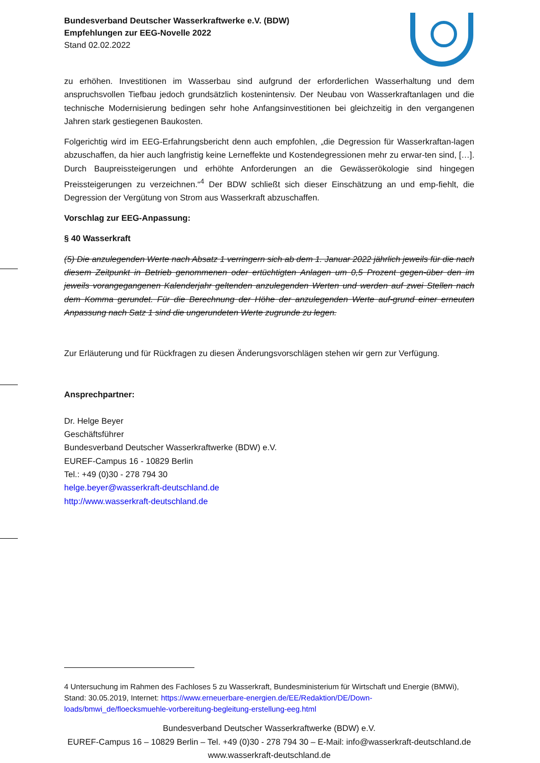Bundesverband Deutscher Wasserkraftwerke e.V. (BDW)
Empfehlungen zur EEG-Novelle 2022
Stand 02.02.2022
zu erhöhen. Investitionen im Wasserbau sind aufgrund der erforderlichen Wasserhaltung und dem anspruchsvollen Tiefbau jedoch grundsätzlich kostenintensiv. Der Neubau von Wasserkraftanlagen und die technische Modernisierung bedingen sehr hohe Anfangsinvestitionen bei gleichzeitig in den vergangenen Jahren stark gestiegenen Baukosten.
Folgerichtig wird im EEG-Erfahrungsbericht denn auch empfohlen, „die Degression für Wasserkraftan-lagen abzuschaffen, da hier auch langfristig keine Lerneffekte und Kostendegressionen mehr zu erwar-ten sind, […]. Durch Baupreissteigerungen und erhöhte Anforderungen an die Gewässerökologie sind hingegen Preissteigerungen zu verzeichnen.“<sup>4</sup> Der BDW schließt sich dieser Einschätzung an und emp-fiehlt, die Degression der Vergütung von Strom aus Wasserkraft abzuschaffen.
Vorschlag zur EEG-Anpassung:
§ 40 Wasserkraft
(5) Die anzulegenden Werte nach Absatz 1 verringern sich ab dem 1. Januar 2022 jährlich jeweils für die nach diesem Zeitpunkt in Betrieb genommenen oder ertüchtigten Anlagen um 0,5 Prozent gegen-über den im jeweils vorangegangenen Kalenderjahr geltenden anzulegenden Werten und werden auf zwei Stellen nach dem Komma gerundet. Für die Berechnung der Höhe der anzulegenden Werte auf-grund einer erneuten Anpassung nach Satz 1 sind die ungerundeten Werte zugrunde zu legen.
Zur Erläuterung und für Rückfragen zu diesen Änderungsvorschlägen stehen wir gern zur Verfügung.
Ansprechpartner:
Dr. Helge Beyer
Geschäftsführer
Bundesverband Deutscher Wasserkraftwerke (BDW) e.V.
EUREF-Campus 16 - 10829 Berlin
Tel.: +49 (0)30 - 278 794 30
helge.beyer@wasserkraft-deutschland.de
http://www.wasserkraft-deutschland.de
4 Untersuchung im Rahmen des Fachloses 5 zu Wasserkraft, Bundesministerium für Wirtschaft und Energie (BMWi), Stand: 30.05.2019, Internet: https://www.erneuerbare-energien.de/EE/Redaktion/DE/Down-loads/bmwi_de/floecksmuehle-vorbereitung-begleitung-erstellung-eeg.html
Bundesverband Deutscher Wasserkraftwerke (BDW) e.V.
EUREF-Campus 16 – 10829 Berlin – Tel. +49 (0)30 - 278 794 30 – E-Mail: info@wasserkraft-deutschland.de
www.wasserkraft-deutschland.de